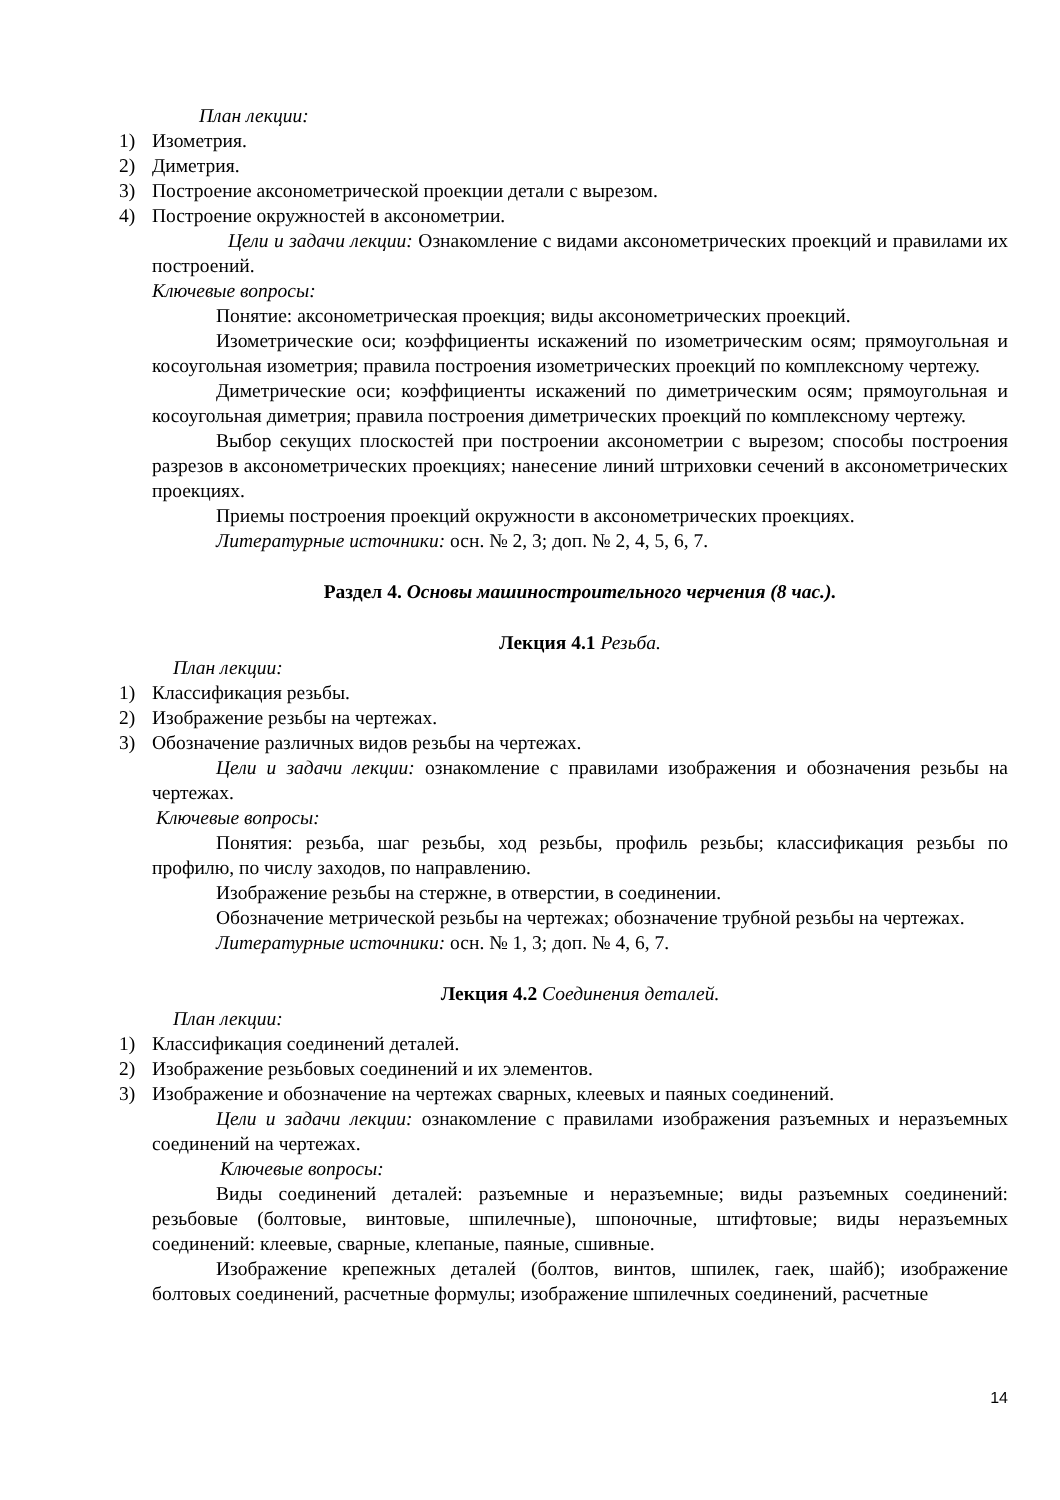План лекции:
1) Изометрия.
2) Диметрия.
3) Построение аксонометрической проекции детали с вырезом.
4) Построение окружностей в аксонометрии.
Цели и задачи лекции: Ознакомление с видами аксонометрических проекций и правилами их построений.
Ключевые вопросы:
Понятие: аксонометрическая проекция; виды аксонометрических проекций.
Изометрические оси; коэффициенты искажений по изометрическим осям; прямоугольная и косоугольная изометрия; правила построения изометрических проекций по комплексному чертежу.
Диметрические оси; коэффициенты искажений по диметрическим осям; прямоугольная и косоугольная диметрия; правила построения диметрических проекций по комплексному чертежу.
Выбор секущих плоскостей при построении аксонометрии с вырезом; способы построения разрезов в аксонометрических проекциях; нанесение линий штриховки сечений в аксонометрических проекциях.
Приемы построения проекций окружности в аксонометрических проекциях.
Литературные источники: осн. № 2, 3; доп. № 2, 4, 5, 6, 7.
Раздел 4. Основы машиностроительного черчения (8 час.).
Лекция 4.1 Резьба.
План лекции:
1) Классификация резьбы.
2) Изображение резьбы на чертежах.
3) Обозначение различных видов резьбы на чертежах.
Цели и задачи лекции: ознакомление с правилами изображения и обозначения резьбы на чертежах.
Ключевые вопросы:
Понятия: резьба, шаг резьбы, ход резьбы, профиль резьбы; классификация резьбы по профилю, по числу заходов, по направлению.
Изображение резьбы на стержне, в отверстии, в соединении.
Обозначение метрической резьбы на чертежах; обозначение трубной резьбы на чертежах.
Литературные источники: осн. № 1, 3; доп. № 4, 6, 7.
Лекция 4.2 Соединения деталей.
План лекции:
1) Классификация соединений деталей.
2) Изображение резьбовых соединений и их элементов.
3) Изображение и обозначение на чертежах сварных, клеевых и паяных соединений.
Цели и задачи лекции: ознакомление с правилами изображения разъемных и неразъемных соединений на чертежах.
Ключевые вопросы:
Виды соединений деталей: разъемные и неразъемные; виды разъемных соединений: резьбовые (болтовые, винтовые, шпилечные), шпоночные, штифтовые; виды неразъемных соединений: клеевые, сварные, клепаные, паяные, сшивные.
Изображение крепежных деталей (болтов, винтов, шпилек, гаек, шайб); изображение болтовых соединений, расчетные формулы; изображение шпилечных соединений, расчетные
14